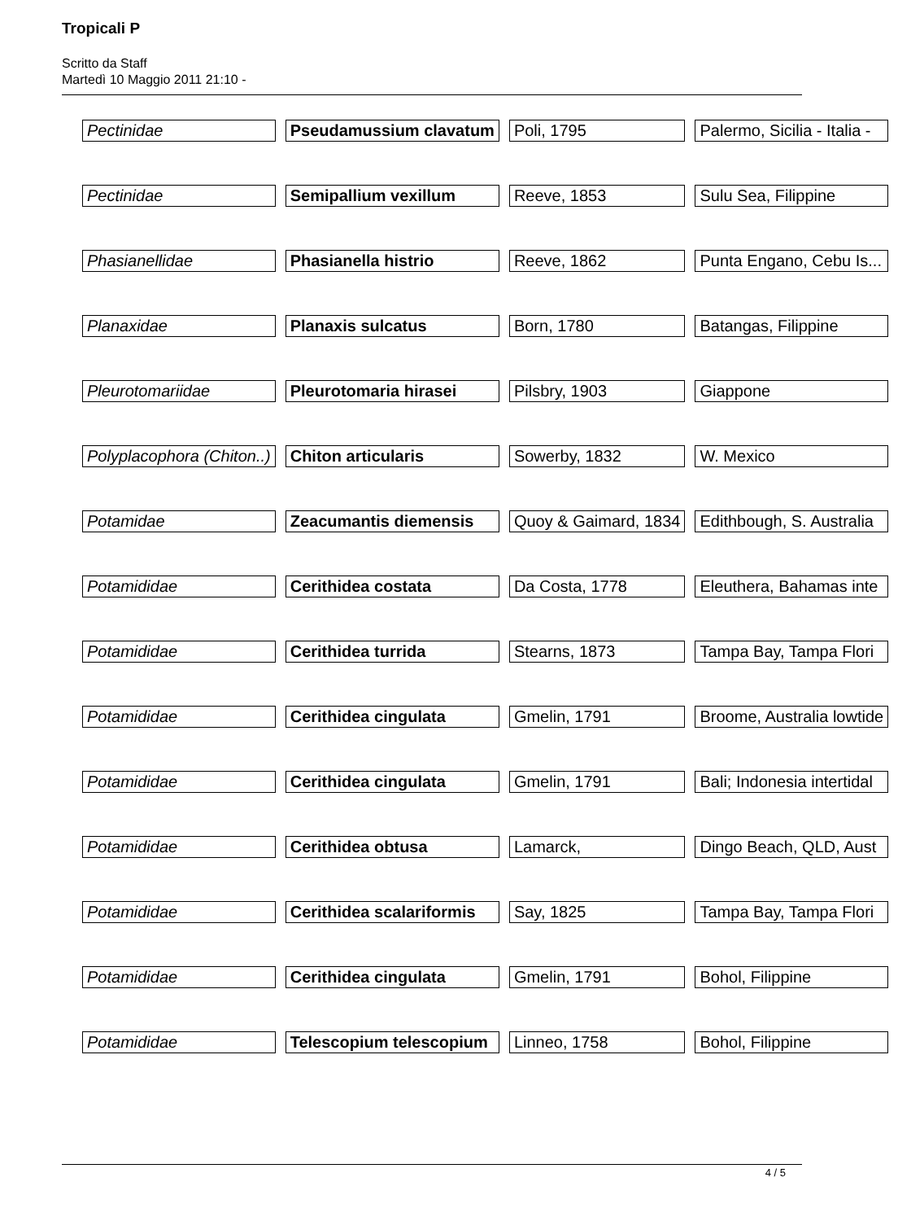Tropicali P
Scritto da Staff
Martedì 10 Maggio 2011 21:10 -
| Pectinidae | Pseudamussium clavatum | Poli, 1795 | Palermo, Sicilia - Italia - |
| Pectinidae | Semipallium vexillum | Reeve, 1853 | Sulu Sea, Filippine |
| Phasianellidae | Phasianella histrio | Reeve, 1862 | Punta Engano, Cebu Is... |
| Planaxidae | Planaxis sulcatus | Born, 1780 | Batangas, Filippine |
| Pleurotomariidae | Pleurotomaria hirasei | Pilsbry, 1903 | Giappone |
| Polyplacophora (Chiton..) | Chiton articularis | Sowerby, 1832 | W. Mexico |
| Potamidae | Zeacumantis diemensis | Quoy & Gaimard, 1834 | Edithbough, S. Australia |
| Potamididae | Cerithidea costata | Da Costa, 1778 | Eleuthera, Bahamas inte |
| Potamididae | Cerithidea turrida | Stearns, 1873 | Tampa Bay, Tampa Flori |
| Potamididae | Cerithidea cingulata | Gmelin, 1791 | Broome, Australia lowtide |
| Potamididae | Cerithidea cingulata | Gmelin, 1791 | Bali; Indonesia intertidal |
| Potamididae | Cerithidea obtusa | Lamarck, | Dingo Beach, QLD, Aust |
| Potamididae | Cerithidea scalariformis | Say, 1825 | Tampa Bay, Tampa Flori |
| Potamididae | Cerithidea cingulata | Gmelin, 1791 | Bohol, Filippine |
| Potamididae | Telescopium telescopium | Linneo, 1758 | Bohol, Filippine |
4 / 5